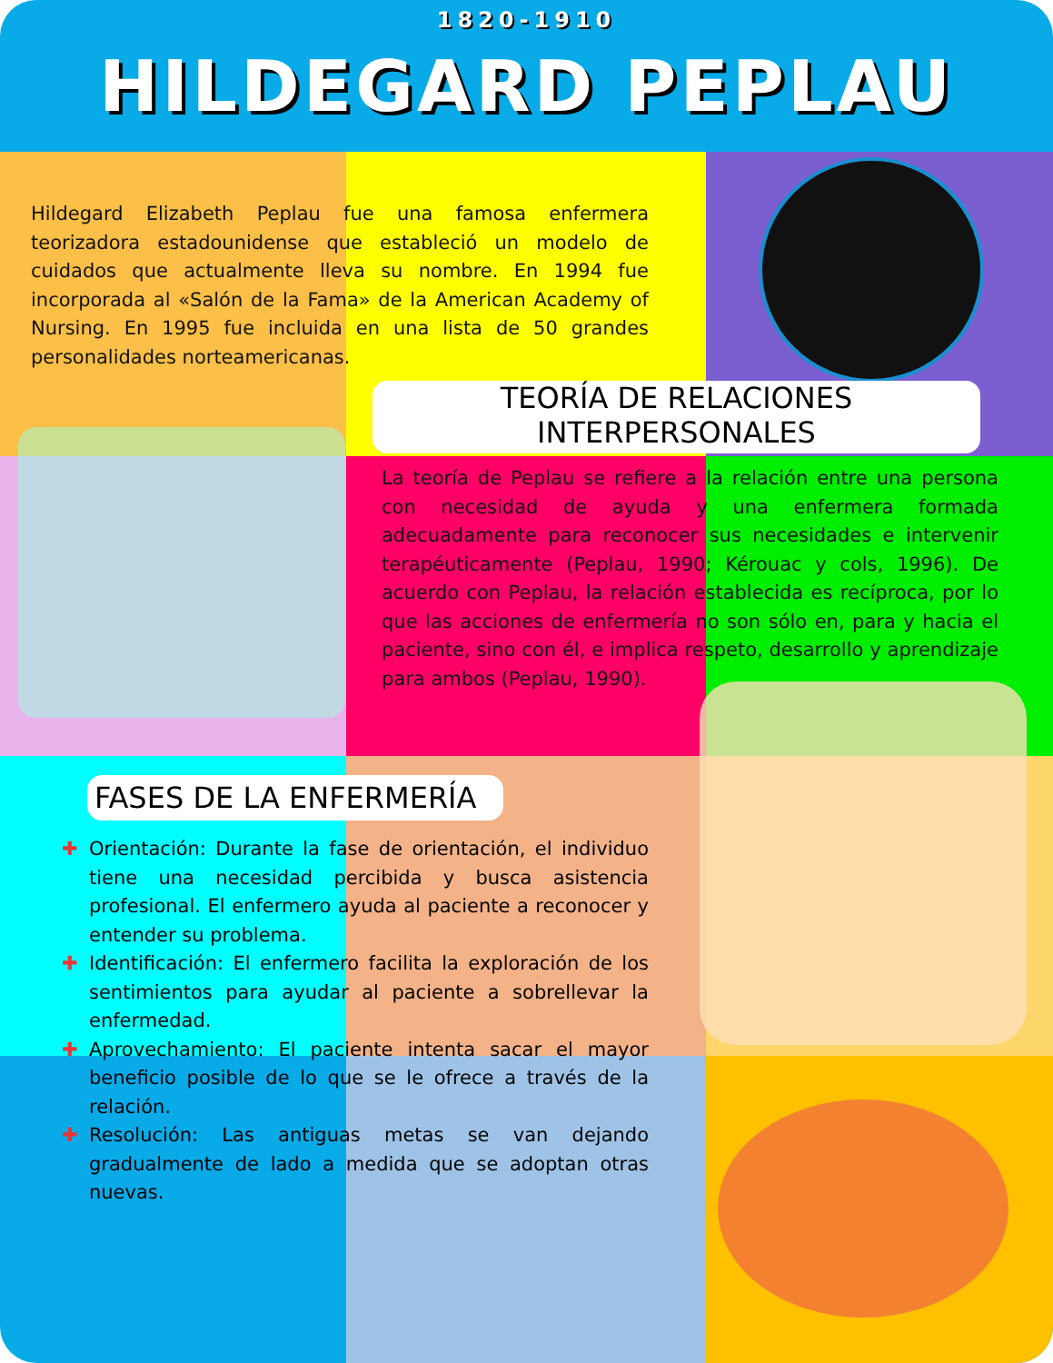1820-1910
HILDEGARD PEPLAU
Hildegard Elizabeth Peplau fue una famosa enfermera teorizadora estadounidense que estableció un modelo de cuidados que actualmente lleva su nombre. En 1994 fue incorporada al «Salón de la Fama» de la American Academy of Nursing. En 1995 fue incluida en una lista de 50 grandes personalidades norteamericanas.
TEORÍA DE RELACIONES
INTERPERSONALES
La teoría de Peplau se refiere a la relación entre una persona con necesidad de ayuda y una enfermera formada adecuadamente para reconocer sus necesidades e intervenir terapéuticamente (Peplau, 1990; Kérouac y cols, 1996). De acuerdo con Peplau, la relación establecida es recíproca, por lo que las acciones de enfermería no son sólo en, para y hacia el paciente, sino con él, e implica respeto, desarrollo y aprendizaje para ambos (Peplau, 1990).
FASES DE LA ENFERMERÍA
✚ Orientación: Durante la fase de orientación, el individuo tiene una necesidad percibida y busca asistencia profesional. El enfermero ayuda al paciente a reconocer y entender su problema.
✚ Identificación: El enfermero facilita la exploración de los sentimientos para ayudar al paciente a sobrellevar la enfermedad.
✚ Aprovechamiento: El paciente intenta sacar el mayor beneficio posible de lo que se le ofrece a través de la relación.
✚ Resolución: Las antiguas metas se van dejando gradualmente de lado a medida que se adoptan otras nuevas.